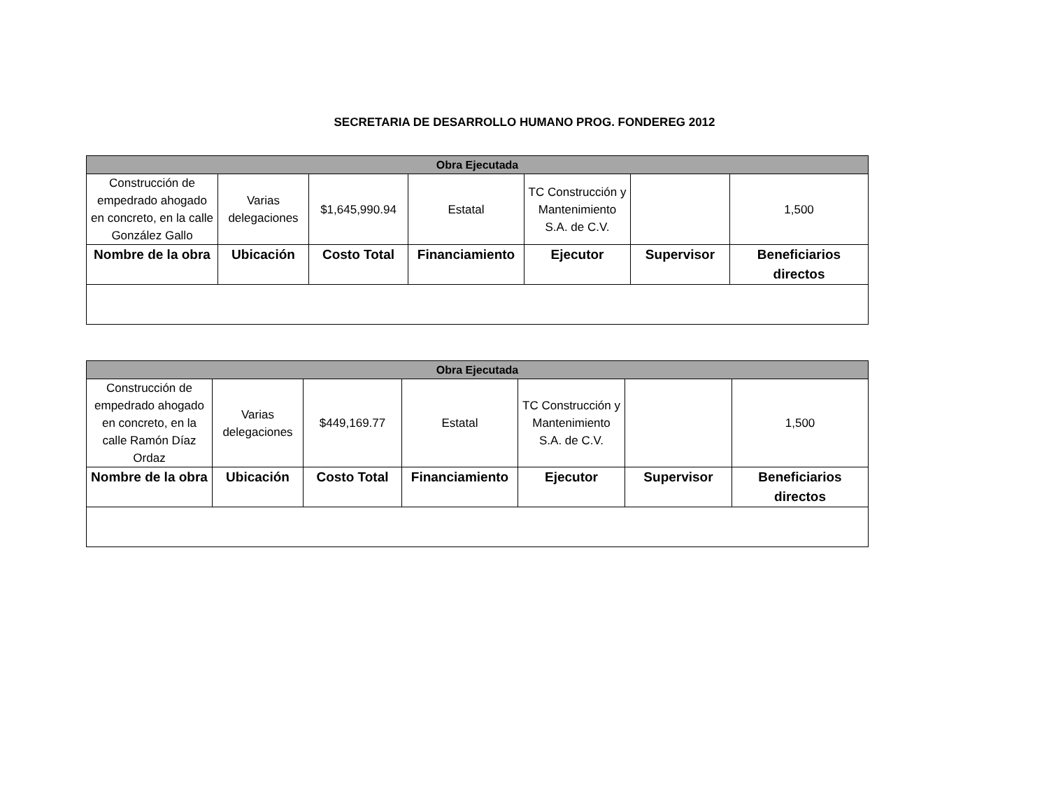SECRETARIA DE DESARROLLO HUMANO PROG. FONDEREG 2012
| Obra Ejecutada | | | | | | |
| --- | --- | --- | --- | --- | --- | --- |
| Construcción de empedrado ahogado en concreto, en la calle González Gallo | Varias delegaciones | $1,645,990.94 | Estatal | TC Construcción y Mantenimiento S.A. de C.V. | | 1,500 |
| Nombre de la obra | Ubicación | Costo Total | Financiamiento | Ejecutor | Supervisor | Beneficiarios directos |
| Obra Ejecutada | | | | | | |
| --- | --- | --- | --- | --- | --- | --- |
| Construcción de empedrado ahogado en concreto, en la calle Ramón Díaz Ordaz | Varias delegaciones | $449,169.77 | Estatal | TC Construcción y Mantenimiento S.A. de C.V. | | 1,500 |
| Nombre de la obra | Ubicación | Costo Total | Financiamiento | Ejecutor | Supervisor | Beneficiarios directos |